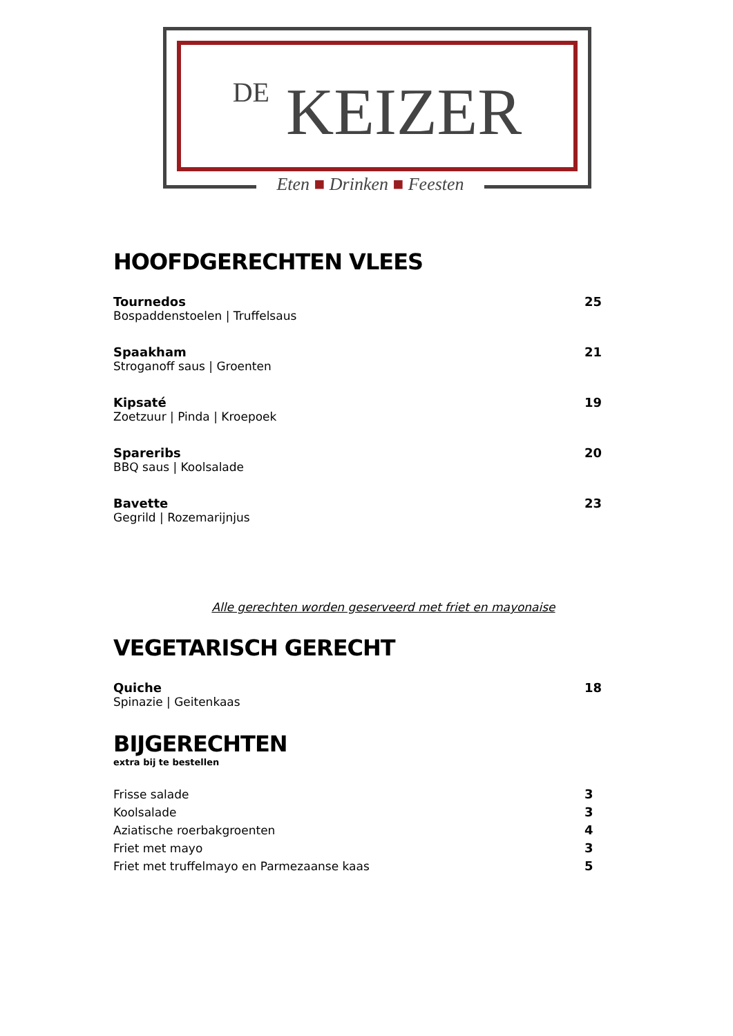DE KEIZER
Eten ■ Drinken ■ Feesten
HOOFDGERECHTEN VLEES
Tournedos
Bospaddenstoelen | Truffelsaus
25
Spaakham
Stroganoff saus | Groenten
21
Kipsaté
Zoetzuur | Pinda | Kroepoek
19
Spareribs
BBQ saus | Koolsalade
20
Bavette
Gegrild | Rozemarijnjus
23
Alle gerechten worden geserveerd met friet en mayonaise
VEGETARISCH GERECHT
Quiche
Spinazie | Geitenkaas
18
BIJGERECHTEN
extra bij te bestellen
Frisse salade 3
Koolsalade 3
Aziatische roerbakgroenten 4
Friet met mayo 3
Friet met truffelmayo en Parmezaanse kaas 5